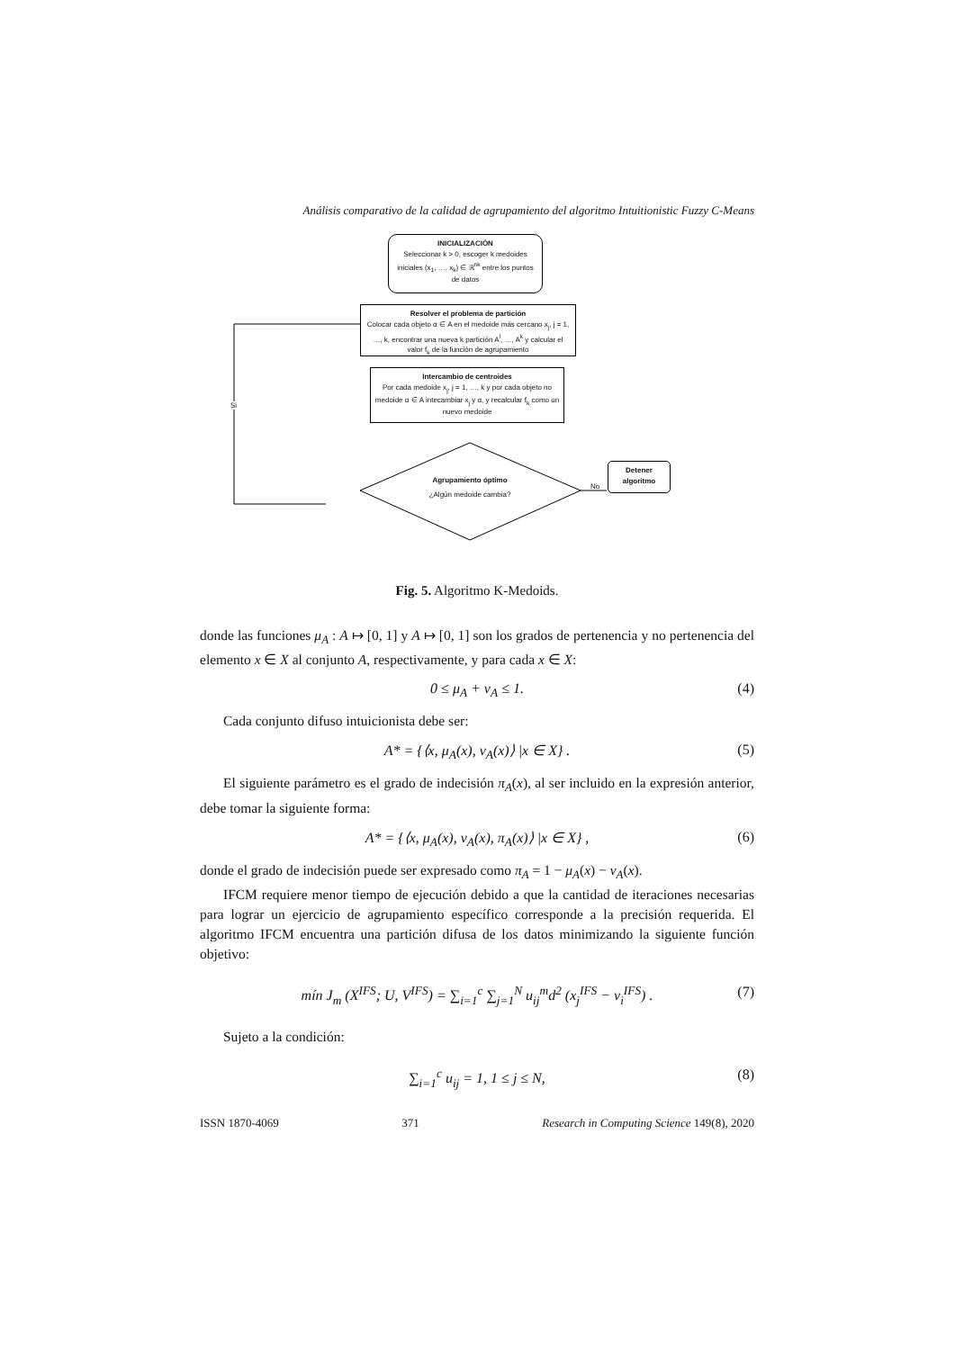Análisis comparativo de la calidad de agrupamiento del algoritmo Intuitionistic Fuzzy C-Means
INICIALIZACIÓN
Seleccionar k > 0, escoger k medoides iniciales (x<sub>1</sub>, …, x<sub>k</sub>) ∈ ℝ<sup>nk</sup> entre los puntos de datos
Resolver el problema de partición
Colocar cada objeto α ∈ A en el medoide más cercano x<sub>j</sub>, j = 1, …, k, encontrar una nueva k partición A<sup>l</sup>, …, A<sup>k</sup> y calcular el valor f<sub>k</sub> de la función de agrupamiento
Intercambio de centroides
Por cada medoide x<sub>j</sub>, j = 1, …, k y por cada objeto no medoide α ∈ A intecambiar x<sub>j</sub> y α, y recalcular f<sub>k</sub> como un nuevo medoide
Si
Agrupamiento óptimo
¿Algún medoide cambia?
No
Detener algoritmo
Fig. 5. Algoritmo K-Medoids.
donde las funciones μ<sub>A</sub> : A ↦ [0, 1] y A ↦ [0, 1] son los grados de pertenencia y no pertenencia del elemento x ∈ X al conjunto A, respectivamente, y para cada x ∈ X:
0 ≤ μ<sub>A</sub> + ν<sub>A</sub> ≤ 1. (4)
Cada conjunto difuso intuicionista debe ser:
A* = {⟨x, μ<sub>A</sub>(x), ν<sub>A</sub>(x)⟩ |x ∈ X} . (5)
El siguiente parámetro es el grado de indecisión π<sub>A</sub>(x), al ser incluido en la expresión anterior, debe tomar la siguiente forma:
A* = {⟨x, μ<sub>A</sub>(x), ν<sub>A</sub>(x), π<sub>A</sub>(x)⟩ |x ∈ X} , (6)
donde el grado de indecisión puede ser expresado como π<sub>A</sub> = 1 − μ<sub>A</sub>(x) − ν<sub>A</sub>(x).
IFCM requiere menor tiempo de ejecución debido a que la cantidad de iteraciones necesarias para lograr un ejercicio de agrupamiento específico corresponde a la precisión requerida. El algoritmo IFCM encuentra una partición difusa de los datos minimizando la siguiente función objetivo:
mín J<sub>m</sub> (X<sup>IFS</sup>; U, V<sup>IFS</sup>) = ∑<sub>i=1</sub><sup>c</sup> ∑<sub>j=1</sub><sup>N</sup> u<sub>ij</sub><sup>m</sup>d<sup>2</sup> (x<sub>j</sub><sup>IFS</sup> − v<sub>i</sub><sup>IFS</sup>) . (7)
Sujeto a la condición:
∑<sub>i=1</sub><sup>c</sup> u<sub>ij</sub> = 1, 1 ≤ j ≤ N, (8)
ISSN 1870-4069 371 Research in Computing Science 149(8), 2020